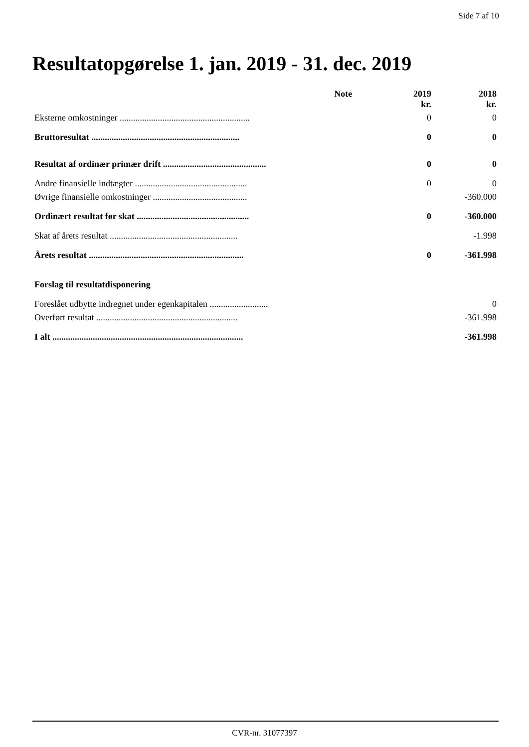Side 7 af 10
Resultatopgørelse 1. jan. 2019 - 31. dec. 2019
| | Note | 2019 kr. | 2018 kr. |
| --- | --- | --- | --- |
| Eksterne omkostninger .......................................................... | | 0 | 0 |
| Bruttoresultat .................................................................. | | 0 | 0 |
| Resultat af ordinær primær drift .............................................. | | 0 | 0 |
| Andre finansielle indtægter .................................................. | | 0 | 0 |
| Øvrige finansielle omkostninger .......................................... | | | -360.000 |
| Ordinært resultat før skat .................................................. | | 0 | -360.000 |
| Skat af årets resultat ......................................................... | | | -1.998 |
| Årets resultat ..................................................................... | | 0 | -361.998 |
| Forslag til resultatdisponering | | | |
| Foreslået udbytte indregnet under egenkapitalen .......................... | | | 0 |
| Overført resultat ............................................................... | | | -361.998 |
| I alt ..................................................................................... | | | -361.998 |
CVR-nr. 31077397